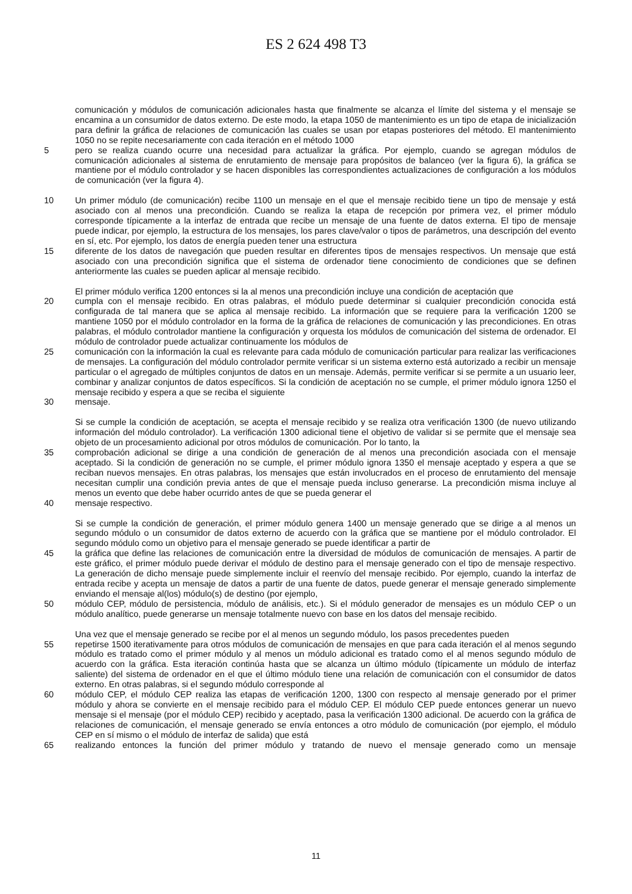ES 2 624 498 T3
comunicación y módulos de comunicación adicionales hasta que finalmente se alcanza el límite del sistema y el mensaje se encamina a un consumidor de datos externo. De este modo, la etapa 1050 de mantenimiento es un tipo de etapa de inicialización para definir la gráfica de relaciones de comunicación las cuales se usan por etapas posteriores del método. El mantenimiento 1050 no se repite necesariamente con cada iteración en el método 1000
5 pero se realiza cuando ocurre una necesidad para actualizar la gráfica. Por ejemplo, cuando se agregan módulos de comunicación adicionales al sistema de enrutamiento de mensaje para propósitos de balanceo (ver la figura 6), la gráfica se mantiene por el módulo controlador y se hacen disponibles las correspondientes actualizaciones de configuración a los módulos de comunicación (ver la figura 4).
10 Un primer módulo (de comunicación) recibe 1100 un mensaje en el que el mensaje recibido tiene un tipo de mensaje y está asociado con al menos una precondición. Cuando se realiza la etapa de recepción por primera vez, el primer módulo corresponde típicamente a la interfaz de entrada que recibe un mensaje de una fuente de datos externa. El tipo de mensaje puede indicar, por ejemplo, la estructura de los mensajes, los pares clave/valor o tipos de parámetros, una descripción del evento en sí, etc. Por ejemplo, los datos de energía pueden tener una estructura
15 diferente de los datos de navegación que pueden resultar en diferentes tipos de mensajes respectivos. Un mensaje que está asociado con una precondición significa que el sistema de ordenador tiene conocimiento de condiciones que se definen anteriormente las cuales se pueden aplicar al mensaje recibido.
El primer módulo verifica 1200 entonces si la al menos una precondición incluye una condición de aceptación que
20 cumpla con el mensaje recibido. En otras palabras, el módulo puede determinar si cualquier precondición conocida está configurada de tal manera que se aplica al mensaje recibido. La información que se requiere para la verificación 1200 se mantiene 1050 por el módulo controlador en la forma de la gráfica de relaciones de comunicación y las precondiciones. En otras palabras, el módulo controlador mantiene la configuración y orquesta los módulos de comunicación del sistema de ordenador. El módulo de controlador puede actualizar continuamente los módulos de
25 comunicación con la información la cual es relevante para cada módulo de comunicación particular para realizar las verificaciones de mensajes. La configuración del módulo controlador permite verificar si un sistema externo está autorizado a recibir un mensaje particular o el agregado de múltiples conjuntos de datos en un mensaje. Además, permite verificar si se permite a un usuario leer, combinar y analizar conjuntos de datos específicos. Si la condición de aceptación no se cumple, el primer módulo ignora 1250 el mensaje recibido y espera a que se reciba el siguiente
30 mensaje.
Si se cumple la condición de aceptación, se acepta el mensaje recibido y se realiza otra verificación 1300 (de nuevo utilizando información del módulo controlador). La verificación 1300 adicional tiene el objetivo de validar si se permite que el mensaje sea objeto de un procesamiento adicional por otros módulos de comunicación. Por lo tanto, la
35 comprobación adicional se dirige a una condición de generación de al menos una precondición asociada con el mensaje aceptado. Si la condición de generación no se cumple, el primer módulo ignora 1350 el mensaje aceptado y espera a que se reciban nuevos mensajes. En otras palabras, los mensajes que están involucrados en el proceso de enrutamiento del mensaje necesitan cumplir una condición previa antes de que el mensaje pueda incluso generarse. La precondición misma incluye al menos un evento que debe haber ocurrido antes de que se pueda generar el
40 mensaje respectivo.
Si se cumple la condición de generación, el primer módulo genera 1400 un mensaje generado que se dirige a al menos un segundo módulo o un consumidor de datos externo de acuerdo con la gráfica que se mantiene por el módulo controlador. El segundo módulo como un objetivo para el mensaje generado se puede identificar a partir de
45 la gráfica que define las relaciones de comunicación entre la diversidad de módulos de comunicación de mensajes. A partir de este gráfico, el primer módulo puede derivar el módulo de destino para el mensaje generado con el tipo de mensaje respectivo. La generación de dicho mensaje puede simplemente incluir el reenvío del mensaje recibido. Por ejemplo, cuando la interfaz de entrada recibe y acepta un mensaje de datos a partir de una fuente de datos, puede generar el mensaje generado simplemente enviando el mensaje al(los) módulo(s) de destino (por ejemplo,
50 módulo CEP, módulo de persistencia, módulo de análisis, etc.). Si el módulo generador de mensajes es un módulo CEP o un módulo analítico, puede generarse un mensaje totalmente nuevo con base en los datos del mensaje recibido.
Una vez que el mensaje generado se recibe por el al menos un segundo módulo, los pasos precedentes pueden
55 repetirse 1500 iterativamente para otros módulos de comunicación de mensajes en que para cada iteración el al menos segundo módulo es tratado como el primer módulo y al menos un módulo adicional es tratado como el al menos segundo módulo de acuerdo con la gráfica. Esta iteración continúa hasta que se alcanza un último módulo (típicamente un módulo de interfaz saliente) del sistema de ordenador en el que el último módulo tiene una relación de comunicación con el consumidor de datos externo. En otras palabras, si el segundo módulo corresponde al
60 módulo CEP, el módulo CEP realiza las etapas de verificación 1200, 1300 con respecto al mensaje generado por el primer módulo y ahora se convierte en el mensaje recibido para el módulo CEP. El módulo CEP puede entonces generar un nuevo mensaje si el mensaje (por el módulo CEP) recibido y aceptado, pasa la verificación 1300 adicional. De acuerdo con la gráfica de relaciones de comunicación, el mensaje generado se envía entonces a otro módulo de comunicación (por ejemplo, el módulo CEP en sí mismo o el módulo de interfaz de salida) que está
65 realizando entonces la función del primer módulo y tratando de nuevo el mensaje generado como un mensaje
11